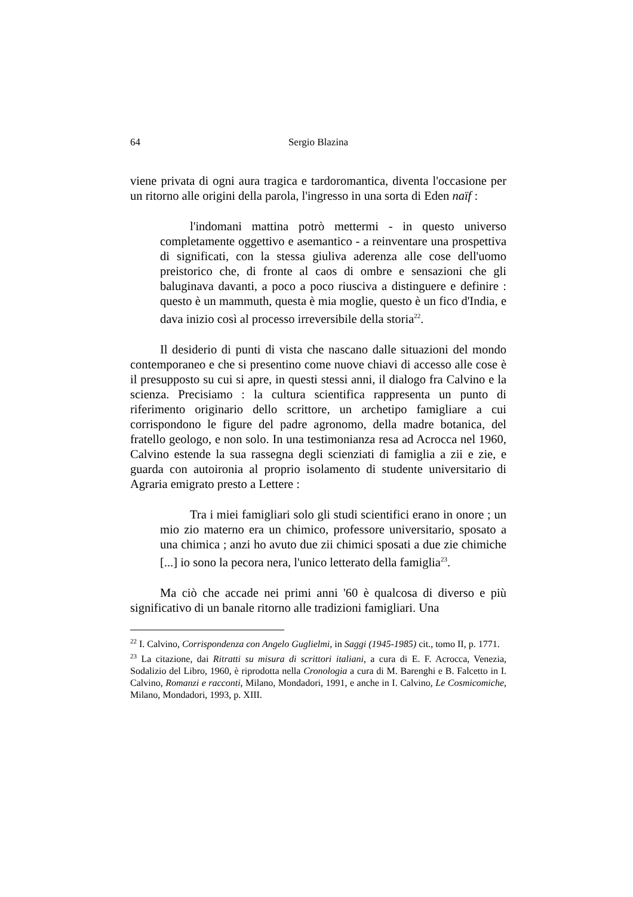64 Sergio Blazina
viene privata di ogni aura tragica e tardoromantica, diventa l'occasione per un ritorno alle origini della parola, l'ingresso in una sorta di Eden naïf :
l'indomani mattina potrò mettermi - in questo universo completamente oggettivo e asemantico - a reinventare una prospettiva di significati, con la stessa giuliva aderenza alle cose dell'uomo preistorico che, di fronte al caos di ombre e sensazioni che gli baluginava davanti, a poco a poco riusciva a distinguere e definire : questo è un mammuth, questa è mia moglie, questo è un fico d'India, e dava inizio così al processo irreversibile della storia<sup>22</sup>.
Il desiderio di punti di vista che nascano dalle situazioni del mondo contemporaneo e che si presentino come nuove chiavi di accesso alle cose è il presupposto su cui si apre, in questi stessi anni, il dialogo fra Calvino e la scienza. Precisiamo : la cultura scientifica rappresenta un punto di riferimento originario dello scrittore, un archetipo famigliare a cui corrispondono le figure del padre agronomo, della madre botanica, del fratello geologo, e non solo. In una testimonianza resa ad Acrocca nel 1960, Calvino estende la sua rassegna degli scienziati di famiglia a zii e zie, e guarda con autoironia al proprio isolamento di studente universitario di Agraria emigrato presto a Lettere :
Tra i miei famigliari solo gli studi scientifici erano in onore ; un mio zio materno era un chimico, professore universitario, sposato a una chimica ; anzi ho avuto due zii chimici sposati a due zie chimiche [...] io sono la pecora nera, l'unico letterato della famiglia<sup>23</sup>.
Ma ciò che accade nei primi anni '60 è qualcosa di diverso e più significativo di un banale ritorno alle tradizioni famigliari. Una
<sup>22</sup> I. Calvino, Corrispondenza con Angelo Guglielmi, in Saggi (1945-1985) cit., tomo II, p. 1771.
<sup>23</sup> La citazione, dai Ritratti su misura di scrittori italiani, a cura di E. F. Acrocca, Venezia, Sodalizio del Libro, 1960, è riprodotta nella Cronologia a cura di M. Barenghi e B. Falcetto in I. Calvino, Romanzi e racconti, Milano, Mondadori, 1991, e anche in I. Calvino, Le Cosmicomiche, Milano, Mondadori, 1993, p. XIII.